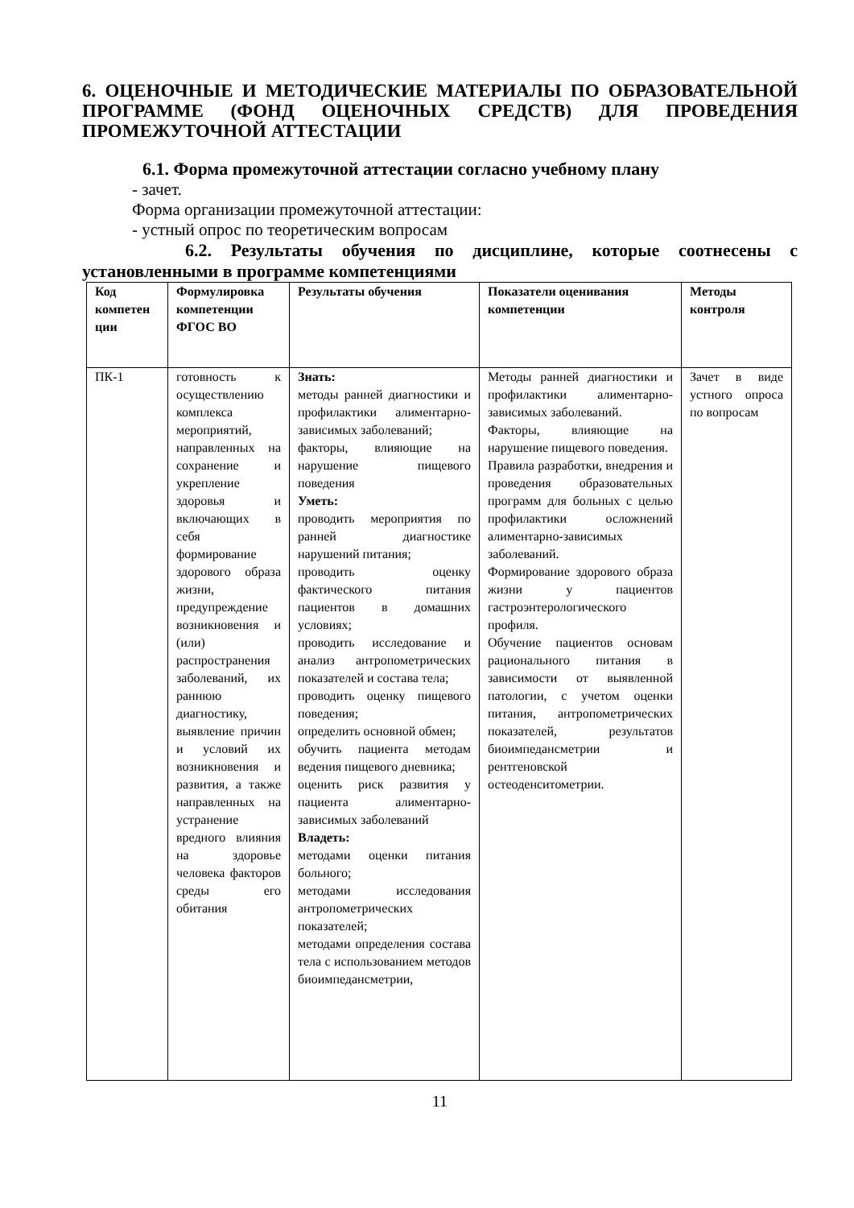6. ОЦЕНОЧНЫЕ И МЕТОДИЧЕСКИЕ МАТЕРИАЛЫ ПО ОБРАЗОВАТЕЛЬНОЙ ПРОГРАММЕ (ФОНД ОЦЕНОЧНЫХ СРЕДСТВ) ДЛЯ ПРОВЕДЕНИЯ ПРОМЕЖУТОЧНОЙ АТТЕСТАЦИИ
6.1. Форма промежуточной аттестации согласно учебному плану
- зачет.
Форма организации промежуточной аттестации:
- устный опрос по теоретическим вопросам
6.2. Результаты обучения по дисциплине, которые соотнесены с установленными в программе компетенциями
| Код компетен ции | Формулировка компетенции ФГОС ВО | Результаты обучения | Показатели оценивания компетенции | Методы контроля |
| --- | --- | --- | --- | --- |
| ПК-1 | готовность к осуществлению комплекса мероприятий, направленных на сохранение и укрепление здоровья и включающих в себя формирование здорового образа жизни, предупреждение возникновения и (или) распространения заболеваний, их раннюю диагностику, выявление причин и условий их возникновения и развития, а также направленных на устранение вредного влияния на здоровье человека факторов среды его обитания | Знать: методы ранней диагностики и профилактики алиментарно-зависимых заболеваний; факторы, влияющие на нарушение пищевого поведения Уметь: проводить мероприятия по ранней диагностике нарушений питания; проводить оценку фактического питания пациентов в домашних условиях; проводить исследование и анализ антропометрических показателей и состава тела; проводить оценку пищевого поведения; определить основной обмен; обучить пациента методам ведения пищевого дневника; оценить риск развития у пациента алиментарно-зависимых заболеваний Владеть: методами оценки питания больного; методами исследования антропометрических показателей; методами определения состава тела с использованием методов биоимпедансметрии, | Методы ранней диагностики и профилактики алиментарно-зависимых заболеваний. Факторы, влияющие на нарушение пищевого поведения. Правила разработки, внедрения и проведения образовательных программ для больных с целью профилактики осложнений алиментарно-зависимых заболеваний. Формирование здорового образа жизни у пациентов гастроэнтерологического профиля. Обучение пациентов основам рационального питания в зависимости от выявленной патологии, с учетом оценки питания, антропометрических показателей, результатов биоимпедансметрии и рентгеновской остеоденситометрии. | Зачет в виде устного опроса по вопросам |
11